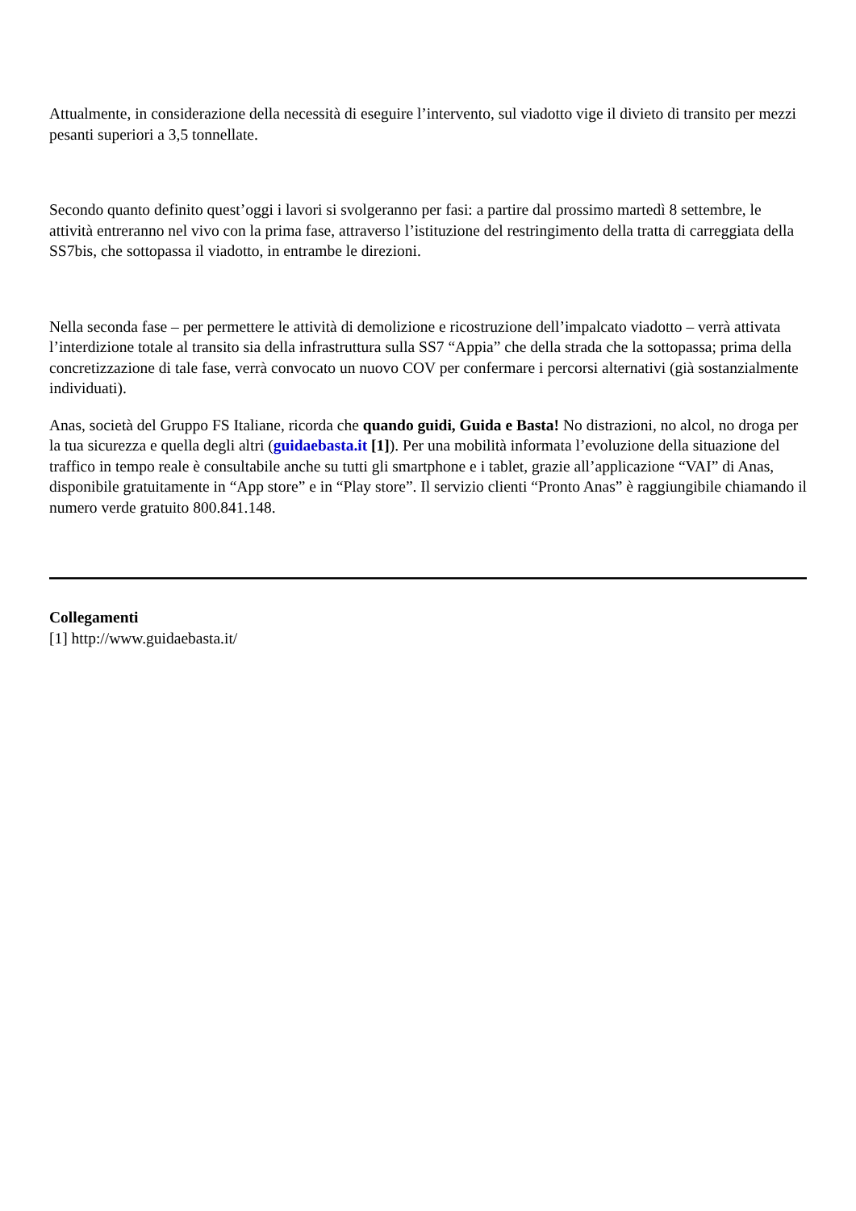Attualmente, in considerazione della necessità di eseguire l’intervento, sul viadotto vige il divieto di transito per mezzi pesanti superiori a 3,5 tonnellate.
Secondo quanto definito quest’oggi i lavori si svolgeranno per fasi: a partire dal prossimo martedì 8 settembre, le attività entreranno nel vivo con la prima fase, attraverso l’istituzione del restringimento della tratta di carreggiata della SS7bis, che sottopassa il viadotto, in entrambe le direzioni.
Nella seconda fase – per permettere le attività di demolizione e ricostruzione dell’impalcato viadotto – verrà attivata l’interdizione totale al transito sia della infrastruttura sulla SS7 “Appia” che della strada che la sottopassa; prima della concretizzazione di tale fase, verrà convocato un nuovo COV per confermare i percorsi alternativi (già sostanzialmente individuati).
Anas, società del Gruppo FS Italiane, ricorda che quando guidi, Guida e Basta! No distrazioni, no alcol, no droga per la tua sicurezza e quella degli altri (guidaebasta.it [1]). Per una mobilità informata l’evoluzione della situazione del traffico in tempo reale è consultabile anche su tutti gli smartphone e i tablet, grazie all’applicazione “VAI” di Anas, disponibile gratuitamente in “App store” e in “Play store”. Il servizio clienti “Pronto Anas” è raggiungibile chiamando il numero verde gratuito 800.841.148.
Collegamenti
[1] http://www.guidaebasta.it/